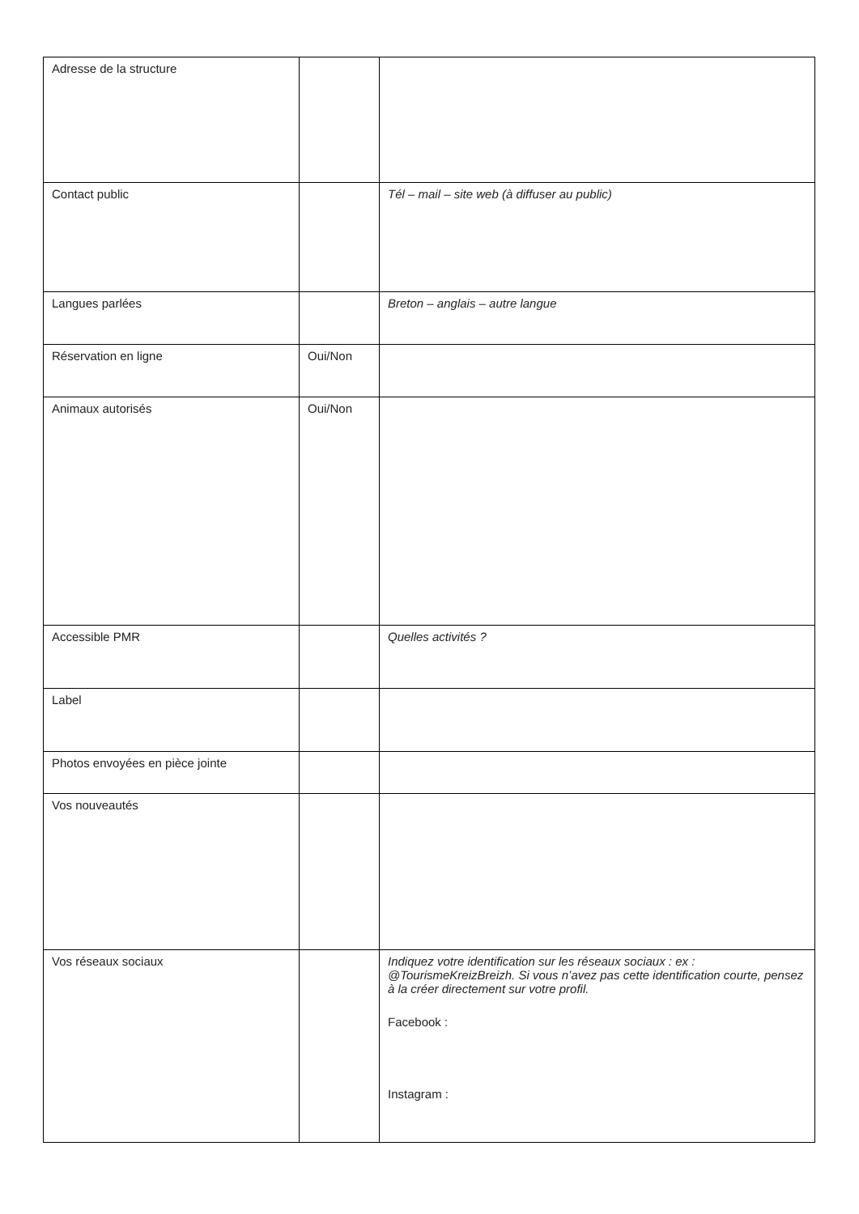| Adresse de la structure | | |
| Contact public | | Tél – mail – site web (à diffuser au public) |
| Langues parlées | | Breton – anglais – autre langue |
| Réservation en ligne | Oui/Non | |
| Animaux autorisés | Oui/Non | |
| Accessible PMR | | Quelles activités ? |
| Label | | |
| Photos envoyées en pièce jointe | | |
| Vos nouveautés | | |
| Vos réseaux sociaux | | Indiquez votre identification sur les réseaux sociaux : ex : @TourismeKreizBreizh. Si vous n’avez pas cette identification courte, pensez à la créer directement sur votre profil. Facebook : Instagram : |